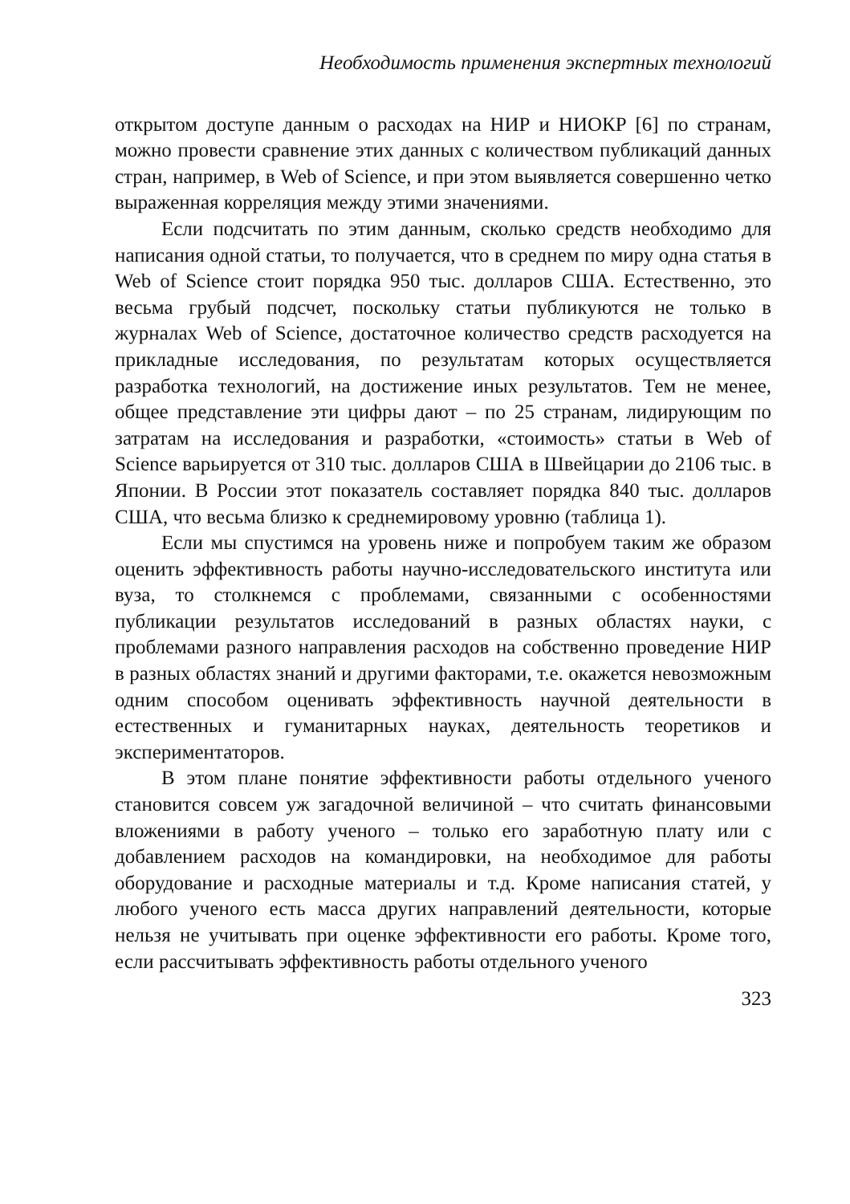Необходимость применения экспертных технологий
открытом доступе данным о расходах на НИР и НИОКР [6] по странам, можно провести сравнение этих данных с количеством публикаций данных стран, например, в Web of Science, и при этом выявляется совершенно четко выраженная корреляция между этими значениями.
Если подсчитать по этим данным, сколько средств необходимо для написания одной статьи, то получается, что в среднем по миру одна статья в Web of Science стоит порядка 950 тыс. долларов США. Естественно, это весьма грубый подсчет, поскольку статьи публикуются не только в журналах Web of Science, достаточное количество средств расходуется на прикладные исследования, по результатам которых осуществляется разработка технологий, на достижение иных результатов. Тем не менее, общее представление эти цифры дают – по 25 странам, лидирующим по затратам на исследования и разработки, «стоимость» статьи в Web of Science варьируется от 310 тыс. долларов США в Швейцарии до 2106 тыс. в Японии. В России этот показатель составляет порядка 840 тыс. долларов США, что весьма близко к среднемировому уровню (таблица 1).
Если мы спустимся на уровень ниже и попробуем таким же образом оценить эффективность работы научно-исследовательского института или вуза, то столкнемся с проблемами, связанными с особенностями публикации результатов исследований в разных областях науки, с проблемами разного направления расходов на собственно проведение НИР в разных областях знаний и другими факторами, т.е. окажется невозможным одним способом оценивать эффективность научной деятельности в естественных и гуманитарных науках, деятельность теоретиков и экспериментаторов.
В этом плане понятие эффективности работы отдельного ученого становится совсем уж загадочной величиной – что считать финансовыми вложениями в работу ученого – только его заработную плату или с добавлением расходов на командировки, на необходимое для работы оборудование и расходные материалы и т.д. Кроме написания статей, у любого ученого есть масса других направлений деятельности, которые нельзя не учитывать при оценке эффективности его работы. Кроме того, если рассчитывать эффективность работы отдельного ученого
323